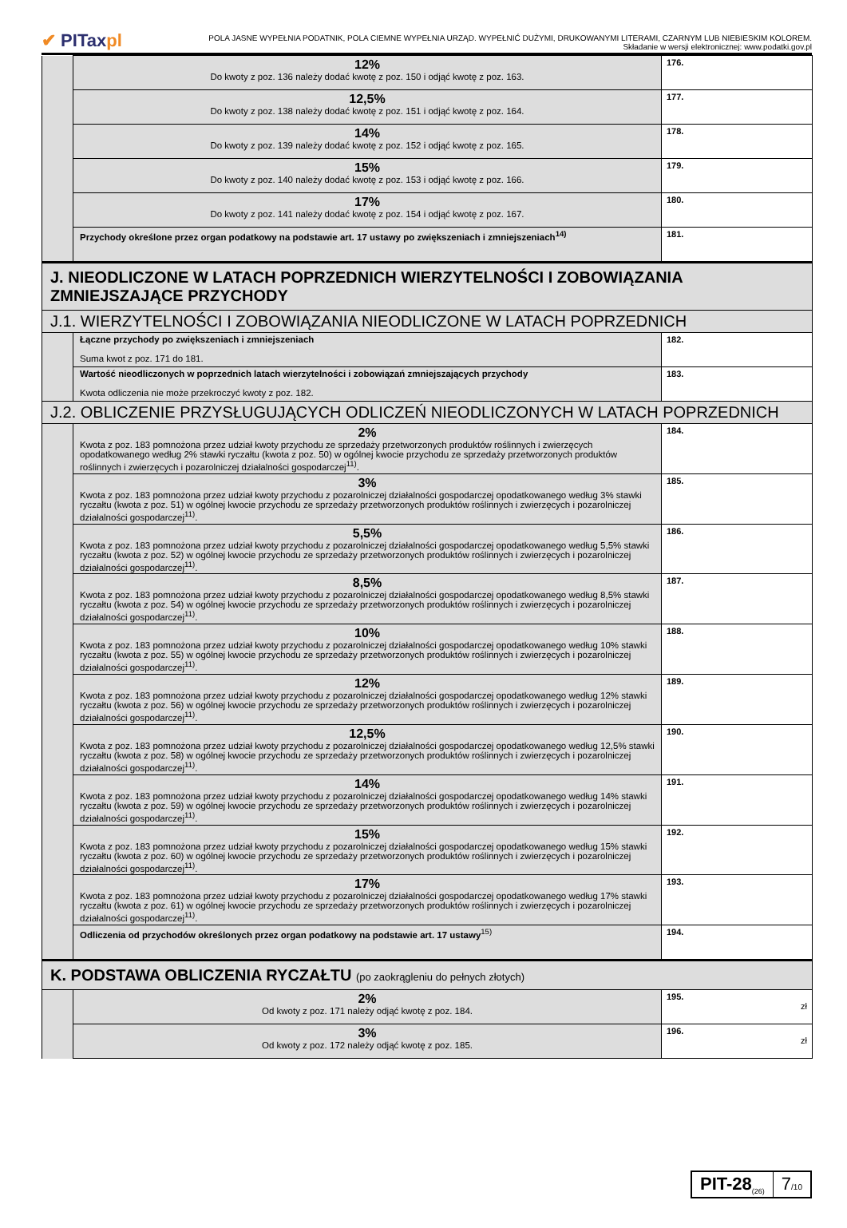✔ PITaxpl
POLA JASNE WYPEŁNIA PODATNIK, POLA CIEMNE WYPEŁNIA URZĄD. WYPEŁNIĆ DUŻYMI, DRUKOWANYMI LITERAMI, CZARNYM LUB NIEBIESKIM KOLOREM.
Składanie w wersji elektronicznej: www.podatki.gov.pl
| | 12% Do kwoty z poz. 136 należy dodać kwotę z poz. 150 i odjąć kwotę z poz. 163. | 176. |
| | 12,5% Do kwoty z poz. 138 należy dodać kwotę z poz. 151 i odjąć kwotę z poz. 164. | 177. |
| | 14% Do kwoty z poz. 139 należy dodać kwotę z poz. 152 i odjąć kwotę z poz. 165. | 178. |
| | 15% Do kwoty z poz. 140 należy dodać kwotę z poz. 153 i odjąć kwotę z poz. 166. | 179. |
| | 17% Do kwoty z poz. 141 należy dodać kwotę z poz. 154 i odjąć kwotę z poz. 167. | 180. |
| | Przychody określone przez organ podatkowy na podstawie art. 17 ustawy po zwiększeniach i zmniejszeniach<sup>14)</sup> | 181. |
| J. NIEODLICZONE W LATACH POPRZEDNICH WIERZYTELNOŚCI I ZOBOWIĄZANIA ZMNIEJSZAJĄCE PRZYCHODY | | |
| J.1. WIERZYTELNOŚCI I ZOBOWIĄZANIA NIEODLICZONE W LATACH POPRZEDNICH | | |
| | Łączne przychody po zwiększeniach i zmniejszeniach Suma kwot z poz. 171 do 181. | 182. |
| | Wartość nieodliczonych w poprzednich latach wierzytelności i zobowiązań zmniejszających przychody Kwota odliczenia nie może przekroczyć kwoty z poz. 182. | 183. |
| J.2. OBLICZENIE PRZYSŁUGUJĄCYCH ODLICZEŃ NIEODLICZONYCH W LATACH POPRZEDNICH | | |
| | 2% Kwota z poz. 183 pomnożona przez udział kwoty przychodu ze sprzedaży przetworzonych produktów roślinnych i zwierzęcych opodatkowanego według 2% stawki ryczałtu (kwota z poz. 50) w ogólnej kwocie przychodu ze sprzedaży przetworzonych produktów roślinnych i zwierzęcych i pozarolniczej działalności gospodarczej<sup>11)</sup>. | 184. |
| | 3% Kwota z poz. 183 pomnożona przez udział kwoty przychodu z pozarolniczej działalności gospodarczej opodatkowanego według 3% stawki ryczałtu (kwota z poz. 51) w ogólnej kwocie przychodu ze sprzedaży przetworzonych produktów roślinnych i zwierzęcych i pozarolniczej działalności gospodarczej<sup>11)</sup>. | 185. |
| | 5,5% Kwota z poz. 183 pomnożona przez udział kwoty przychodu z pozarolniczej działalności gospodarczej opodatkowanego według 5,5% stawki ryczałtu (kwota z poz. 52) w ogólnej kwocie przychodu ze sprzedaży przetworzonych produktów roślinnych i zwierzęcych i pozarolniczej działalności gospodarczej<sup>11)</sup>. | 186. |
| | 8,5% Kwota z poz. 183 pomnożona przez udział kwoty przychodu z pozarolniczej działalności gospodarczej opodatkowanego według 8,5% stawki ryczałtu (kwota z poz. 54) w ogólnej kwocie przychodu ze sprzedaży przetworzonych produktów roślinnych i zwierzęcych i pozarolniczej działalności gospodarczej<sup>11)</sup>. | 187. |
| | 10% Kwota z poz. 183 pomnożona przez udział kwoty przychodu z pozarolniczej działalności gospodarczej opodatkowanego według 10% stawki ryczałtu (kwota z poz. 55) w ogólnej kwocie przychodu ze sprzedaży przetworzonych produktów roślinnych i zwierzęcych i pozarolniczej działalności gospodarczej<sup>11)</sup>. | 188. |
| | 12% Kwota z poz. 183 pomnożona przez udział kwoty przychodu z pozarolniczej działalności gospodarczej opodatkowanego według 12% stawki ryczałtu (kwota z poz. 56) w ogólnej kwocie przychodu ze sprzedaży przetworzonych produktów roślinnych i zwierzęcych i pozarolniczej działalności gospodarczej<sup>11)</sup>. | 189. |
| | 12,5% Kwota z poz. 183 pomnożona przez udział kwoty przychodu z pozarolniczej działalności gospodarczej opodatkowanego według 12,5% stawki ryczałtu (kwota z poz. 58) w ogólnej kwocie przychodu ze sprzedaży przetworzonych produktów roślinnych i zwierzęcych i pozarolniczej działalności gospodarczej<sup>11)</sup>. | 190. |
| | 14% Kwota z poz. 183 pomnożona przez udział kwoty przychodu z pozarolniczej działalności gospodarczej opodatkowanego według 14% stawki ryczałtu (kwota z poz. 59) w ogólnej kwocie przychodu ze sprzedaży przetworzonych produktów roślinnych i zwierzęcych i pozarolniczej działalności gospodarczej<sup>11)</sup>. | 191. |
| | 15% Kwota z poz. 183 pomnożona przez udział kwoty przychodu z pozarolniczej działalności gospodarczej opodatkowanego według 15% stawki ryczałtu (kwota z poz. 60) w ogólnej kwocie przychodu ze sprzedaży przetworzonych produktów roślinnych i zwierzęcych i pozarolniczej działalności gospodarczej<sup>11)</sup>. | 192. |
| | 17% Kwota z poz. 183 pomnożona przez udział kwoty przychodu z pozarolniczej działalności gospodarczej opodatkowanego według 17% stawki ryczałtu (kwota z poz. 61) w ogólnej kwocie przychodu ze sprzedaży przetworzonych produktów roślinnych i zwierzęcych i pozarolniczej działalności gospodarczej<sup>11)</sup>. | 193. |
| | Odliczenia od przychodów określonych przez organ podatkowy na podstawie art. 17 ustawy<sup>15)</sup> | 194. |
| K. PODSTAWA OBLICZENIA RYCZAŁTU (po zaokrągleniu do pełnych złotych) | | |
| | 2% Od kwoty z poz. 171 należy odjąć kwotę z poz. 184. | 195. zł |
| | 3% Od kwoty z poz. 172 należy odjąć kwotę z poz. 185. | 196. zł |
PIT-28<sub>(26)</sub>
7/10